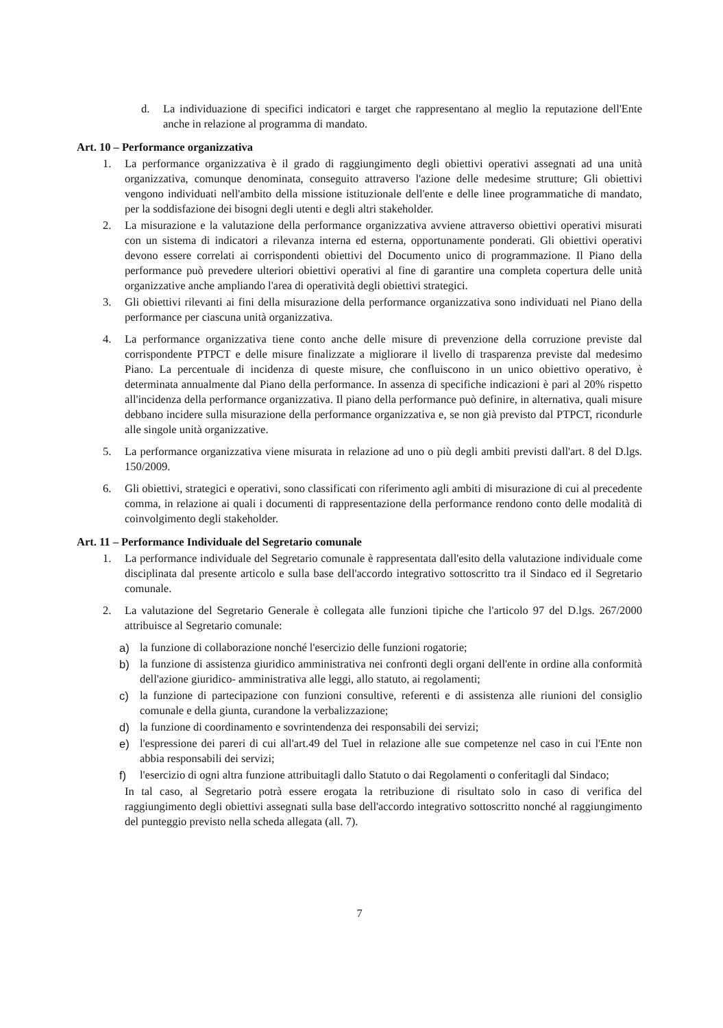d. La individuazione di specifici indicatori e target che rappresentano al meglio la reputazione dell'Ente anche in relazione al programma di mandato.
Art. 10 – Performance organizzativa
1. La performance organizzativa è il grado di raggiungimento degli obiettivi operativi assegnati ad una unità organizzativa, comunque denominata, conseguito attraverso l'azione delle medesime strutture; Gli obiettivi vengono individuati nell'ambito della missione istituzionale dell'ente e delle linee programmatiche di mandato, per la soddisfazione dei bisogni degli utenti e degli altri stakeholder.
2. La misurazione e la valutazione della performance organizzativa avviene attraverso obiettivi operativi misurati con un sistema di indicatori a rilevanza interna ed esterna, opportunamente ponderati. Gli obiettivi operativi devono essere correlati ai corrispondenti obiettivi del Documento unico di programmazione. Il Piano della performance può prevedere ulteriori obiettivi operativi al fine di garantire una completa copertura delle unità organizzative anche ampliando l'area di operatività degli obiettivi strategici.
3. Gli obiettivi rilevanti ai fini della misurazione della performance organizzativa sono individuati nel Piano della performance per ciascuna unità organizzativa.
4. La performance organizzativa tiene conto anche delle misure di prevenzione della corruzione previste dal corrispondente PTPCT e delle misure finalizzate a migliorare il livello di trasparenza previste dal medesimo Piano. La percentuale di incidenza di queste misure, che confluiscono in un unico obiettivo operativo, è determinata annualmente dal Piano della performance. In assenza di specifiche indicazioni è pari al 20% rispetto all'incidenza della performance organizzativa. Il piano della performance può definire, in alternativa, quali misure debbano incidere sulla misurazione della performance organizzativa e, se non già previsto dal PTPCT, ricondurle alle singole unità organizzative.
5. La performance organizzativa viene misurata in relazione ad uno o più degli ambiti previsti dall'art. 8 del D.lgs. 150/2009.
6. Gli obiettivi, strategici e operativi, sono classificati con riferimento agli ambiti di misurazione di cui al precedente comma, in relazione ai quali i documenti di rappresentazione della performance rendono conto delle modalità di coinvolgimento degli stakeholder.
Art. 11 – Performance Individuale del Segretario comunale
1. La performance individuale del Segretario comunale è rappresentata dall'esito della valutazione individuale come disciplinata dal presente articolo e sulla base dell'accordo integrativo sottoscritto tra il Sindaco ed il Segretario comunale.
2. La valutazione del Segretario Generale è collegata alle funzioni tipiche che l'articolo 97 del D.lgs. 267/2000 attribuisce al Segretario comunale:
a) la funzione di collaborazione nonché l'esercizio delle funzioni rogatorie;
b) la funzione di assistenza giuridico amministrativa nei confronti degli organi dell'ente in ordine alla conformità dell'azione giuridico- amministrativa alle leggi, allo statuto, ai regolamenti;
c) la funzione di partecipazione con funzioni consultive, referenti e di assistenza alle riunioni del consiglio comunale e della giunta, curandone la verbalizzazione;
d) la funzione di coordinamento e sovrintendenza dei responsabili dei servizi;
e) l'espressione dei pareri di cui all'art.49 del Tuel in relazione alle sue competenze nel caso in cui l'Ente non abbia responsabili dei servizi;
f) l'esercizio di ogni altra funzione attribuitagli dallo Statuto o dai Regolamenti o conferitagli dal Sindaco;
In tal caso, al Segretario potrà essere erogata la retribuzione di risultato solo in caso di verifica del raggiungimento degli obiettivi assegnati sulla base dell'accordo integrativo sottoscritto nonché al raggiungimento del punteggio previsto nella scheda allegata (all. 7).
7